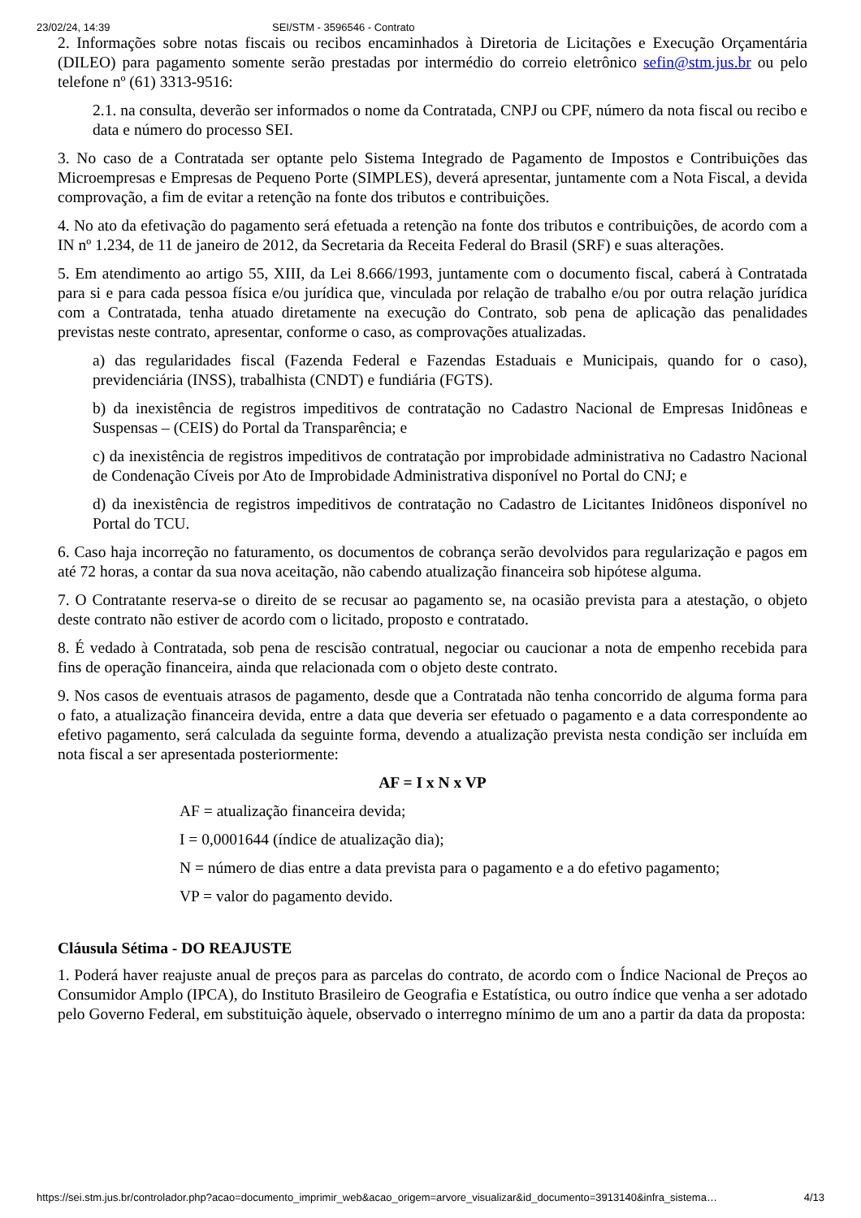23/02/24, 14:39 SEI/STM - 3596546 - Contrato
2. Informações sobre notas fiscais ou recibos encaminhados à Diretoria de Licitações e Execução Orçamentária (DILEO) para pagamento somente serão prestadas por intermédio do correio eletrônico sefin@stm.jus.br ou pelo telefone nº (61) 3313-9516:
2.1. na consulta, deverão ser informados o nome da Contratada, CNPJ ou CPF, número da nota fiscal ou recibo e data e número do processo SEI.
3. No caso de a Contratada ser optante pelo Sistema Integrado de Pagamento de Impostos e Contribuições das Microempresas e Empresas de Pequeno Porte (SIMPLES), deverá apresentar, juntamente com a Nota Fiscal, a devida comprovação, a fim de evitar a retenção na fonte dos tributos e contribuições.
4. No ato da efetivação do pagamento será efetuada a retenção na fonte dos tributos e contribuições, de acordo com a IN nº 1.234, de 11 de janeiro de 2012, da Secretaria da Receita Federal do Brasil (SRF) e suas alterações.
5. Em atendimento ao artigo 55, XIII, da Lei 8.666/1993, juntamente com o documento fiscal, caberá à Contratada para si e para cada pessoa física e/ou jurídica que, vinculada por relação de trabalho e/ou por outra relação jurídica com a Contratada, tenha atuado diretamente na execução do Contrato, sob pena de aplicação das penalidades previstas neste contrato, apresentar, conforme o caso, as comprovações atualizadas.
a) das regularidades fiscal (Fazenda Federal e Fazendas Estaduais e Municipais, quando for o caso), previdenciária (INSS), trabalhista (CNDT) e fundiária (FGTS).
b) da inexistência de registros impeditivos de contratação no Cadastro Nacional de Empresas Inidôneas e Suspensas – (CEIS) do Portal da Transparência; e
c) da inexistência de registros impeditivos de contratação por improbidade administrativa no Cadastro Nacional de Condenação Cíveis por Ato de Improbidade Administrativa disponível no Portal do CNJ; e
d) da inexistência de registros impeditivos de contratação no Cadastro de Licitantes Inidôneos disponível no Portal do TCU.
6. Caso haja incorreção no faturamento, os documentos de cobrança serão devolvidos para regularização e pagos em até 72 horas, a contar da sua nova aceitação, não cabendo atualização financeira sob hipótese alguma.
7. O Contratante reserva-se o direito de se recusar ao pagamento se, na ocasião prevista para a atestação, o objeto deste contrato não estiver de acordo com o licitado, proposto e contratado.
8. É vedado à Contratada, sob pena de rescisão contratual, negociar ou caucionar a nota de empenho recebida para fins de operação financeira, ainda que relacionada com o objeto deste contrato.
9. Nos casos de eventuais atrasos de pagamento, desde que a Contratada não tenha concorrido de alguma forma para o fato, a atualização financeira devida, entre a data que deveria ser efetuado o pagamento e a data correspondente ao efetivo pagamento, será calculada da seguinte forma, devendo a atualização prevista nesta condição ser incluída em nota fiscal a ser apresentada posteriormente:
AF = I x N x VP
AF = atualização financeira devida;
I = 0,0001644 (índice de atualização dia);
N = número de dias entre a data prevista para o pagamento e a do efetivo pagamento;
VP = valor do pagamento devido.
Cláusula Sétima - DO REAJUSTE
1. Poderá haver reajuste anual de preços para as parcelas do contrato, de acordo com o Índice Nacional de Preços ao Consumidor Amplo (IPCA), do Instituto Brasileiro de Geografia e Estatística, ou outro índice que venha a ser adotado pelo Governo Federal, em substituição àquele, observado o interregno mínimo de um ano a partir da data da proposta:
https://sei.stm.jus.br/controlador.php?acao=documento_imprimir_web&acao_origem=arvore_visualizar&id_documento=3913140&infra_sistema… 4/13